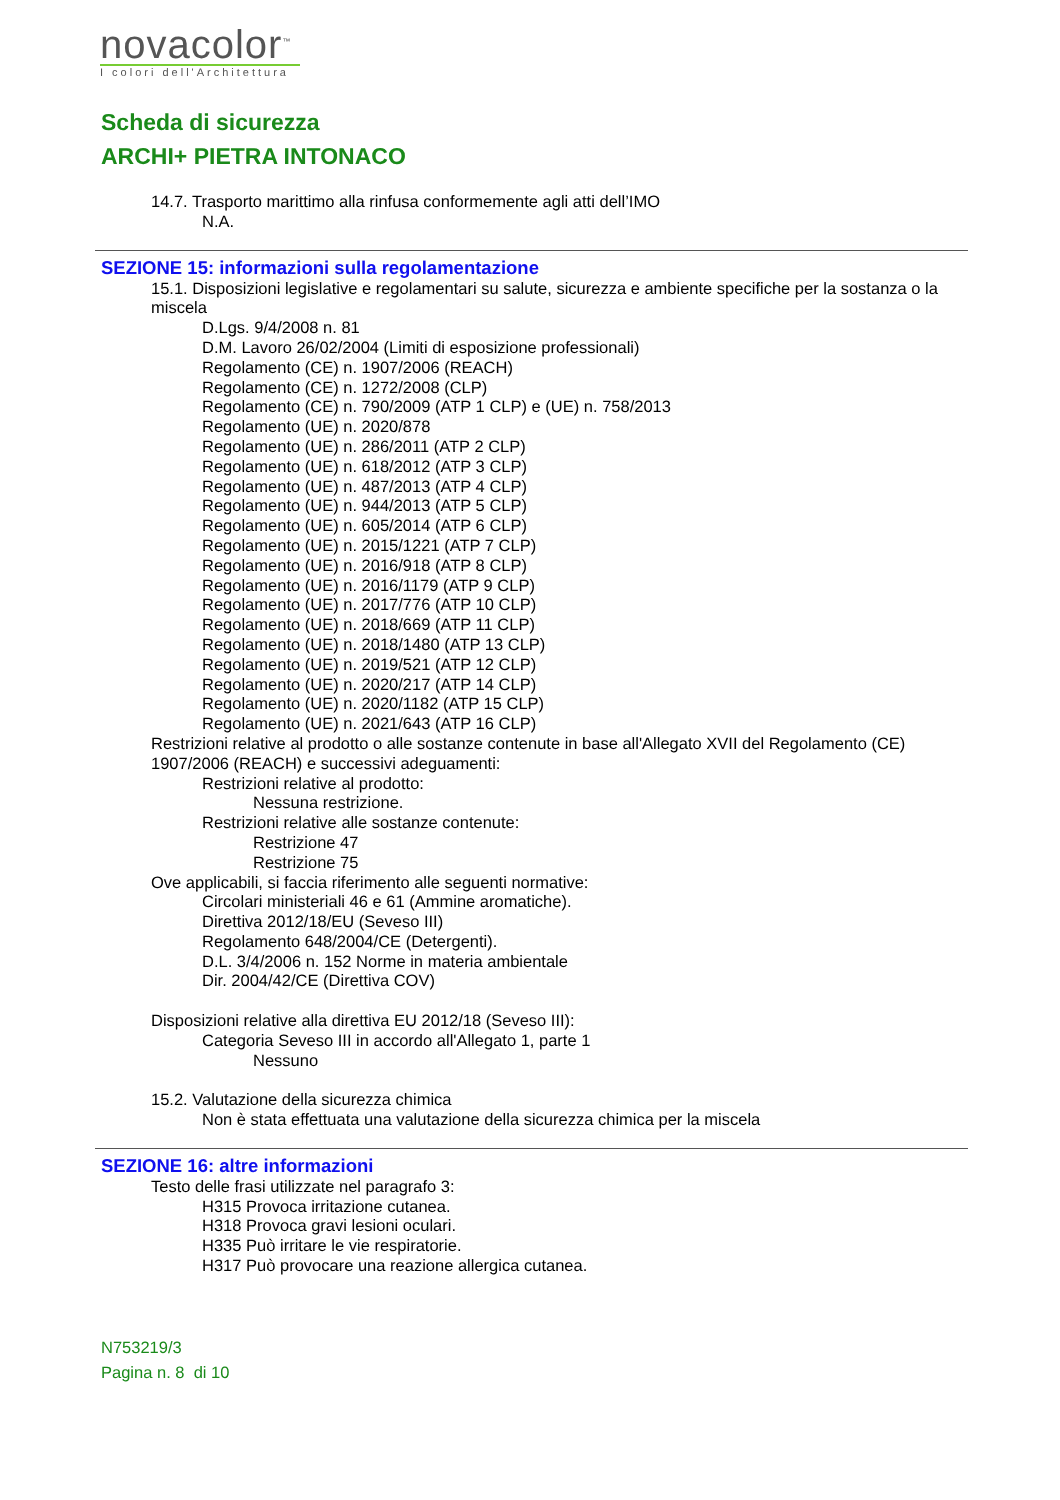novacolor<sup>™</sup>
I colori dell'Architettura
Scheda di sicurezza
ARCHI+ PIETRA INTONACO
14.7. Trasporto marittimo alla rinfusa conformemente agli atti dell’IMO
N.A.
SEZIONE 15: informazioni sulla regolamentazione
15.1. Disposizioni legislative e regolamentari su salute, sicurezza e ambiente specifiche per la sostanza o la miscela
D.Lgs. 9/4/2008 n. 81
D.M. Lavoro 26/02/2004 (Limiti di esposizione professionali)
Regolamento (CE) n. 1907/2006 (REACH)
Regolamento (CE) n. 1272/2008 (CLP)
Regolamento (CE) n. 790/2009 (ATP 1 CLP) e (UE) n. 758/2013
Regolamento (UE) n. 2020/878
Regolamento (UE) n. 286/2011 (ATP 2 CLP)
Regolamento (UE) n. 618/2012 (ATP 3 CLP)
Regolamento (UE) n. 487/2013 (ATP 4 CLP)
Regolamento (UE) n. 944/2013 (ATP 5 CLP)
Regolamento (UE) n. 605/2014 (ATP 6 CLP)
Regolamento (UE) n. 2015/1221 (ATP 7 CLP)
Regolamento (UE) n. 2016/918 (ATP 8 CLP)
Regolamento (UE) n. 2016/1179 (ATP 9 CLP)
Regolamento (UE) n. 2017/776 (ATP 10 CLP)
Regolamento (UE) n. 2018/669 (ATP 11 CLP)
Regolamento (UE) n. 2018/1480 (ATP 13 CLP)
Regolamento (UE) n. 2019/521 (ATP 12 CLP)
Regolamento (UE) n. 2020/217 (ATP 14 CLP)
Regolamento (UE) n. 2020/1182 (ATP 15 CLP)
Regolamento (UE) n. 2021/643 (ATP 16 CLP)
Restrizioni relative al prodotto o alle sostanze contenute in base all'Allegato XVII del Regolamento (CE) 1907/2006 (REACH) e successivi adeguamenti:
Restrizioni relative al prodotto:
Nessuna restrizione.
Restrizioni relative alle sostanze contenute:
Restrizione 47
Restrizione 75
Ove applicabili, si faccia riferimento alle seguenti normative:
Circolari ministeriali 46 e 61 (Ammine aromatiche).
Direttiva 2012/18/EU (Seveso III)
Regolamento 648/2004/CE (Detergenti).
D.L. 3/4/2006 n. 152 Norme in materia ambientale
Dir. 2004/42/CE (Direttiva COV)
Disposizioni relative alla direttiva EU 2012/18 (Seveso III):
Categoria Seveso III in accordo all'Allegato 1, parte 1
Nessuno
15.2. Valutazione della sicurezza chimica
Non è stata effettuata una valutazione della sicurezza chimica per la miscela
SEZIONE 16: altre informazioni
Testo delle frasi utilizzate nel paragrafo 3:
H315 Provoca irritazione cutanea.
H318 Provoca gravi lesioni oculari.
H335 Può irritare le vie respiratorie.
H317 Può provocare una reazione allergica cutanea.
N753219/3
Pagina n. 8 di 10